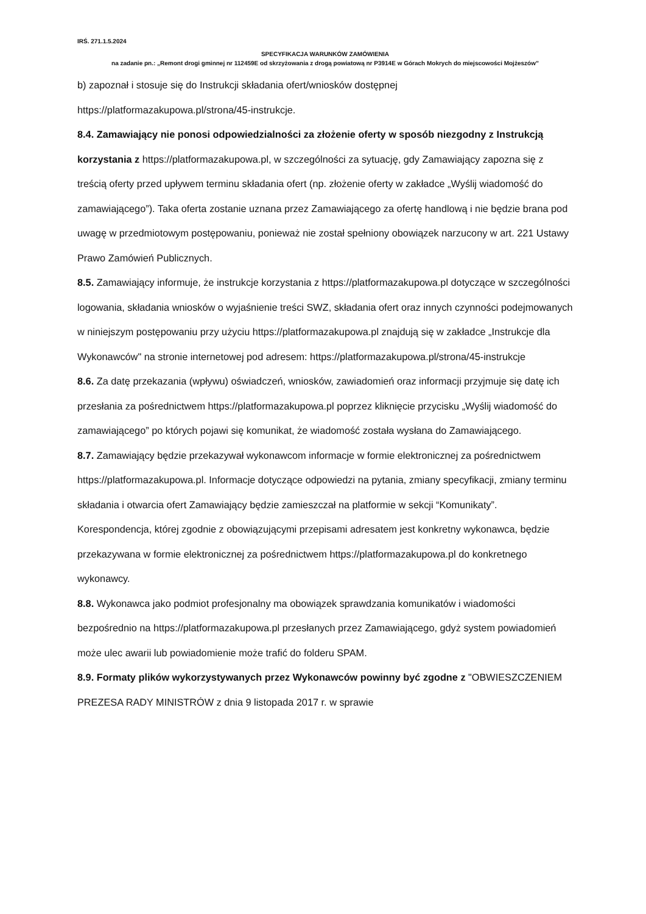IRŚ. 271.1.5.2024
SPECYFIKACJA WARUNKÓW ZAMÓWIENIA
na zadanie pn.: „Remont drogi gminnej nr 112459E od skrzyżowania z drogą powiatową nr P3914E w Górach Mokrych do miejscowości Mojżeszów”
b) zapoznał i stosuje się do Instrukcji składania ofert/wniosków dostępnej https://platformazakupowa.pl/strona/45-instrukcje.
8.4. Zamawiający nie ponosi odpowiedzialności za złożenie oferty w sposób niezgodny z Instrukcją korzystania z https://platformazakupowa.pl, w szczególności za sytuację, gdy Zamawiający zapozna się z treścią oferty przed upływem terminu składania ofert (np. złożenie oferty w zakładce „Wyślij wiadomość do zamawiającego”). Taka oferta zostanie uznana przez Zamawiającego za ofertę handlową i nie będzie brana pod uwagę w przedmiotowym postępowaniu, ponieważ nie został spełniony obowiązek narzucony w art. 221 Ustawy Prawo Zamówień Publicznych.
8.5. Zamawiający informuje, że instrukcje korzystania z https://platformazakupowa.pl dotyczące w szczególności logowania, składania wniosków o wyjaśnienie treści SWZ, składania ofert oraz innych czynności podejmowanych w niniejszym postępowaniu przy użyciu https://platformazakupowa.pl znajdują się w zakładce „Instrukcje dla Wykonawców" na stronie internetowej pod adresem: https://platformazakupowa.pl/strona/45-instrukcje
8.6. Za datę przekazania (wpływu) oświadczeń, wniosków, zawiadomień oraz informacji przyjmuje się datę ich przesłania za pośrednictwem https://platformazakupowa.pl poprzez kliknięcie przycisku „Wyślij wiadomość do zamawiającego” po których pojawi się komunikat, że wiadomość została wysłana do Zamawiającego.
8.7. Zamawiający będzie przekazywał wykonawcom informacje w formie elektronicznej za pośrednictwem https://platformazakupowa.pl. Informacje dotyczące odpowiedzi na pytania, zmiany specyfikacji, zmiany terminu składania i otwarcia ofert Zamawiający będzie zamieszczał na platformie w sekcji “Komunikaty”. Korespondencja, której zgodnie z obowiązującymi przepisami adresatem jest konkretny wykonawca, będzie przekazywana w formie elektronicznej za pośrednictwem https://platformazakupowa.pl do konkretnego wykonawcy.
8.8. Wykonawca jako podmiot profesjonalny ma obowiązek sprawdzania komunikatów i wiadomości bezpośrednio na https://platformazakupowa.pl przesłanych przez Zamawiającego, gdyż system powiadomień może ulec awarii lub powiadomienie może trafić do folderu SPAM.
8.9. Formaty plików wykorzystywanych przez Wykonawców powinny być zgodne z "OBWIESZCZENIEM PREZESA RADY MINISTRÓW z dnia 9 listopada 2017 r. w sprawie